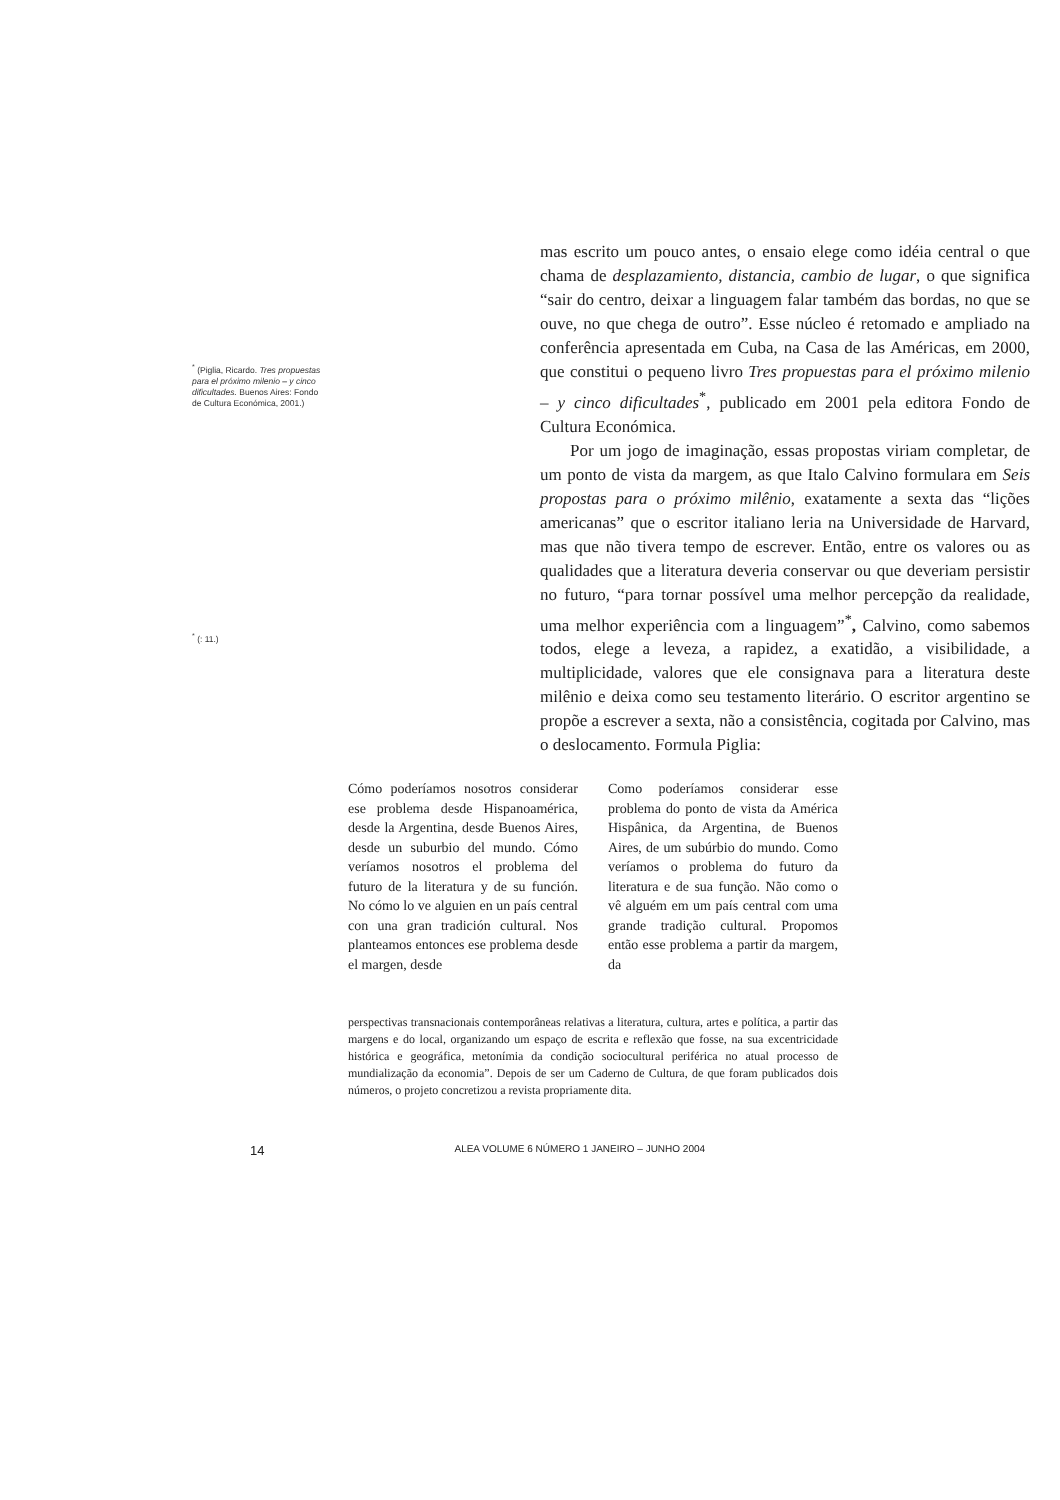<sup>*</sup> (Piglia, Ricardo. Tres propuestas para el próximo milenio – y cinco dificultades. Buenos Aires: Fondo de Cultura Económica, 2001.)
<sup>*</sup> (: 11.)
mas escrito um pouco antes, o ensaio elege como idéia central o que chama de desplazamiento, distancia, cambio de lugar, o que significa “sair do centro, deixar a linguagem falar também das bordas, no que se ouve, no que chega de outro”. Esse núcleo é retomado e ampliado na conferência apresentada em Cuba, na Casa de las Américas, em 2000, que constitui o pequeno livro Tres propuestas para el próximo milenio – y cinco dificultades<sup>*</sup>, publicado em 2001 pela editora Fondo de Cultura Económica.
Por um jogo de imaginação, essas propostas viriam completar, de um ponto de vista da margem, as que Italo Calvino formulara em Seis propostas para o próximo milênio, exatamente a sexta das “lições americanas” que o escritor italiano leria na Universidade de Harvard, mas que não tivera tempo de escrever. Então, entre os valores ou as qualidades que a literatura deveria conservar ou que deveriam persistir no futuro, “para tornar possível uma melhor percepção da realidade, uma melhor experiência com a linguagem”<sup>*</sup>, Calvino, como sabemos todos, elege a leveza, a rapidez, a exatidão, a visibilidade, a multiplicidade, valores que ele consignava para a literatura deste milênio e deixa como seu testamento literário. O escritor argentino se propõe a escrever a sexta, não a consistência, cogitada por Calvino, mas o deslocamento. Formula Piglia:
Cómo poderíamos nosotros considerar ese problema desde Hispanoamérica, desde la Argentina, desde Buenos Aires, desde un suburbio del mundo. Cómo veríamos nosotros el problema del futuro de la literatura y de su función. No cómo lo ve alguien en un país central con una gran tradición cultural. Nos planteamos entonces ese problema desde el margen, desde
Como poderíamos considerar esse problema do ponto de vista da América Hispânica, da Argentina, de Buenos Aires, de um subúrbio do mundo. Como veríamos o problema do futuro da literatura e de sua função. Não como o vê alguém em um país central com uma grande tradição cultural. Propomos então esse problema a partir da margem, da
perspectivas transnacionais contemporâneas relativas a literatura, cultura, artes e política, a partir das margens e do local, organizando um espaço de escrita e reflexão que fosse, na sua excentricidade histórica e geográfica, metonímia da condição sociocultural periférica no atual processo de mundialização da economia”. Depois de ser um Caderno de Cultura, de que foram publicados dois números, o projeto concretizou a revista propriamente dita.
14 ALEA VOLUME 6 NÚMERO 1 JANEIRO – JUNHO 2004